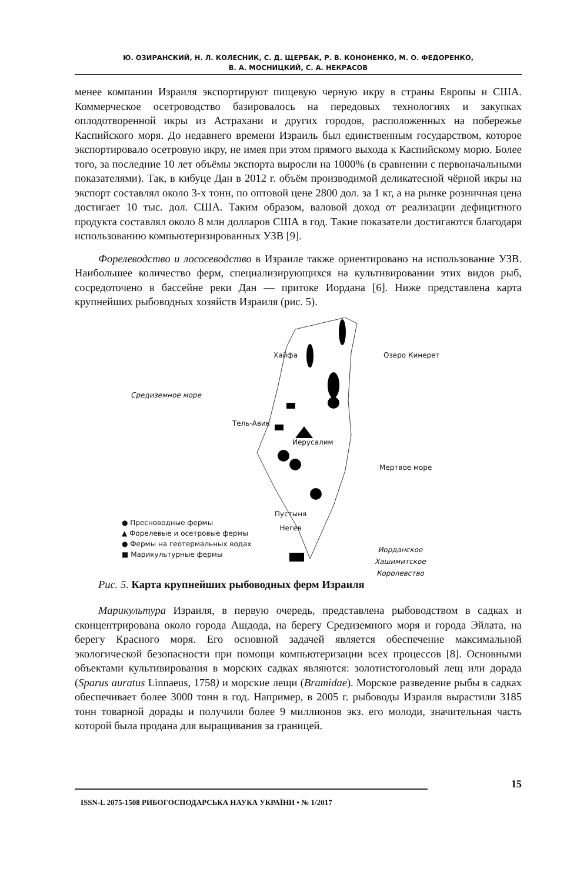Ю. ОЗИРАНСКИЙ, Н. Л. КОЛЕСНИК, С. Д. ЩЕРБАК, Р. В. КОНОНЕНКО, М. О. ФЕДОРЕНКО,
В. А. МОСНИЦКИЙ, С. А. НЕКРАСОВ
менее компании Израиля экспортируют пищевую черную икру в страны Европы и США. Коммерческое осетроводство базировалось на передовых технологиях и закупках оплодотворенной икры из Астрахани и других городов, расположенных на побережье Каспийского моря. До недавнего времени Израиль был единственным государством, которое экспортировало осетровую икру, не имея при этом прямого выхода к Каспийскому морю. Более того, за последние 10 лет объёмы экспорта выросли на 1000% (в сравнении с первоначальными показателями). Так, в кибуце Дан в 2012 г. объём производимой деликатесной чёрной икры на экспорт составлял около 3-х тонн, по оптовой цене 2800 дол. за 1 кг, а на рынке розничная цена достигает 10 тыс. дол. США. Таким образом, валовой доход от реализации дефицитного продукта составлял около 8 млн долларов США в год. Такие показатели достигаются благодаря использованию компьютеризированных УЗВ [9].
Форелеводство и лососеводство в Израиле также ориентировано на использование УЗВ. Наибольшее количество ферм, специализирующихся на культивировании этих видов рыб, сосредоточено в бассейне реки Дан — притоке Иордана [6]. Ниже представлена карта крупнейших рыбоводных хозяйств Израиля (рис. 5).
Хайфа Озеро Кинерет
Средиземное море
Тель-Авив
Иерусалим
Мертвое море
Пустыня
Негев
Иорданское
Хашимитское
Королевство
● Пресноводные фермы
▲ Форелевые и осетровые фермы
● Фермы на геотермальных водах
■ Марикультурные фермы
Рис. 5. Карта крупнейших рыбоводных ферм Израиля
Марикультура Израиля, в первую очередь, представлена рыбоводством в садках и сконцентрирована около города Ашдода, на берегу Средиземного моря и города Эйлата, на берегу Красного моря. Его основной задачей является обеспечение максимальной экологической безопасности при помощи компьютеризации всех процессов [8]. Основными объектами культивирования в морских садках являются: золотистоголовый лещ или дорада (Sparus auratus Linnaeus, 1758) и морские лещи (Bramidae). Морское разведение рыбы в садках обеспечивает более 3000 тонн в год. Например, в 2005 г. рыбоводы Израиля вырастили 3185 тонн товарной дорады и получили более 9 миллионов экз. его молоди, значительная часть которой была продана для выращивания за границей.
ISSN-L 2075-1508 РИБОГОСПОДАРСЬКА НАУКА УКРАЇНИ • № 1/2017 15